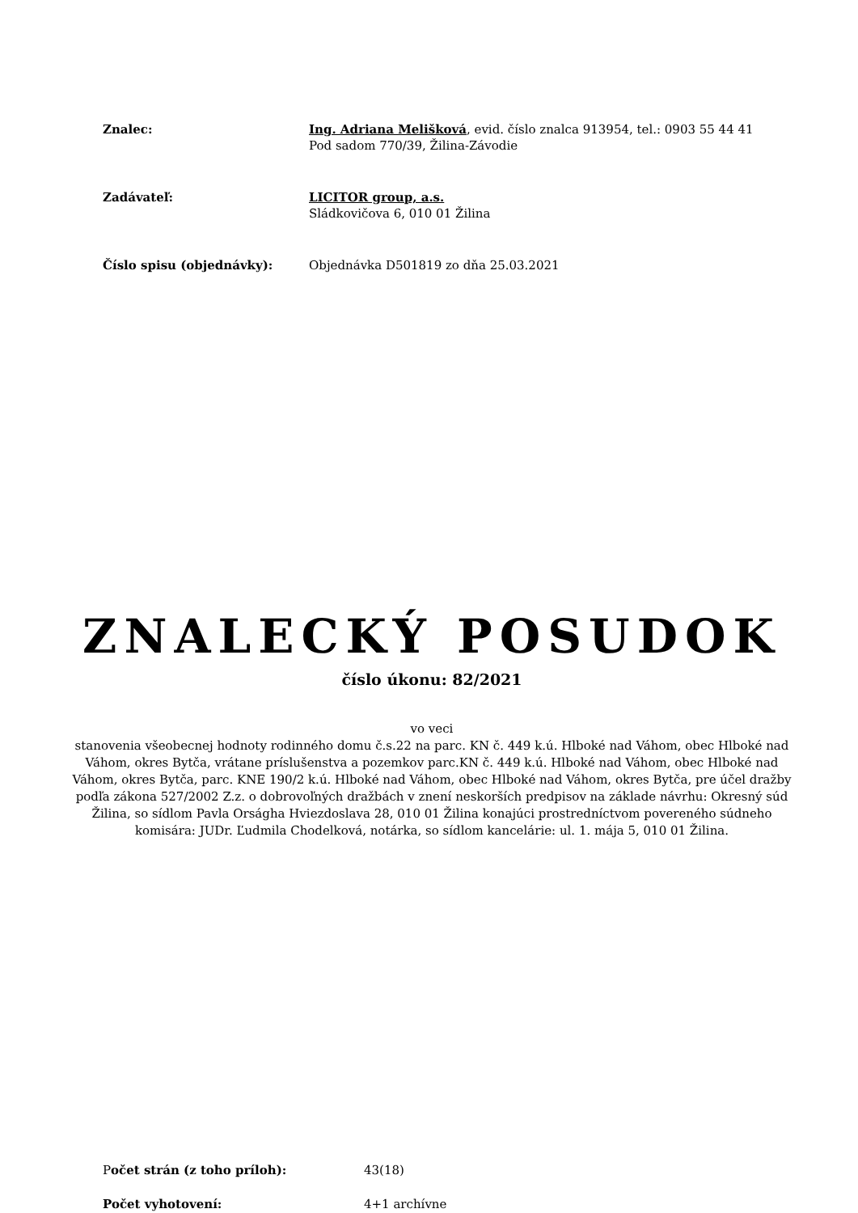Znalec: Ing. Adriana Melišková, evid. číslo znalca 913954, tel.: 0903 55 44 41
Pod sadom 770/39, Žilina-Závodie
Zadávateľ: LICITOR group, a.s.
Sládkovičova 6, 010 01 Žilina
Číslo spisu (objednávky): Objednávka D501819 zo dňa 25.03.2021
ZNALECKÝ POSUDOK
číslo úkonu: 82/2021
vo veci
stanovenia všeobecnej hodnoty rodinného domu č.s.22 na parc. KN č. 449 k.ú. Hlboké nad Váhom, obec Hlboké nad Váhom, okres Bytča, vrátane príslušenstva a pozemkov parc.KN č. 449 k.ú. Hlboké nad Váhom, obec Hlboké nad Váhom, okres Bytča, parc. KNE 190/2 k.ú. Hlboké nad Váhom, obec Hlboké nad Váhom, okres Bytča, pre účel dražby podľa zákona 527/2002 Z.z. o dobrovoľných dražbách v znení neskorších predpisov na základe návrhu: Okresný súd Žilina, so sídlom Pavla Orságha Hviezdoslava 28, 010 01 Žilina konajúci prostredníctvom povereného súdneho komisára: JUDr. Ľudmila Chodelková, notárka, so sídlom kancelárie: ul. 1. mája 5, 010 01 Žilina.
Počet strán (z toho príloh): 43(18)
Počet vyhotovení: 4+1 archívne